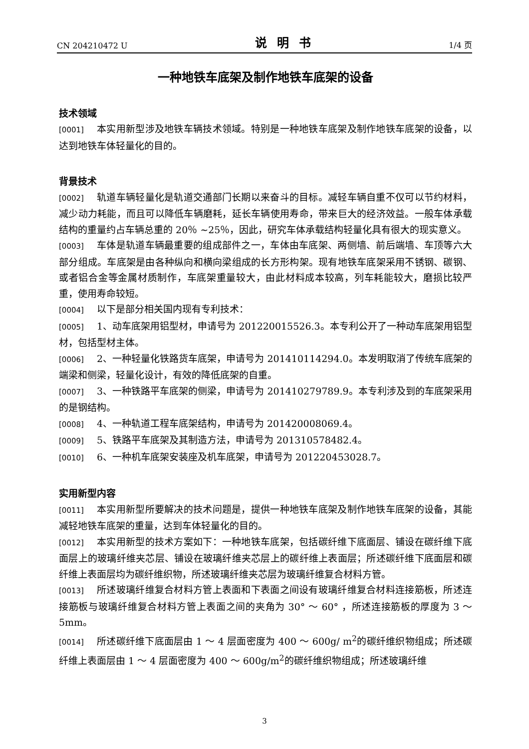CN 204210472 U 说明书 1/4 页
一种地铁车底架及制作地铁车底架的设备
技术领域
[0001] 本实用新型涉及地铁车辆技术领域。特别是一种地铁车底架及制作地铁车底架的设备，以达到地铁车体轻量化的目的。
背景技术
[0002] 轨道车辆轻量化是轨道交通部门长期以来奋斗的目标。减轻车辆自重不仅可以节约材料，减少动力耗能，而且可以降低车辆磨耗，延长车辆使用寿命，带来巨大的经济效益。一般车体承载结构的重量约占车辆总重的 20％ ~25％，因此，研究车体承载结构轻量化具有很大的现实意义。
[0003] 车体是轨道车辆最重要的组成部件之一，车体由车底架、两侧墙、前后端墙、车顶等六大部分组成。车底架是由各种纵向和横向梁组成的长方形构架。现有地铁车底架采用不锈钢、碳钢、或者铝合金等金属材质制作，车底架重量较大，由此材料成本较高，列车耗能较大，磨损比较严重，使用寿命较短。
[0004] 以下是部分相关国内现有专利技术：
[0005] 1、动车底架用铝型材，申请号为 201220015526.3。本专利公开了一种动车底架用铝型材，包括型材主体。
[0006] 2、一种轻量化铁路货车底架，申请号为 201410114294.0。本发明取消了传统车底架的端梁和侧梁，轻量化设计，有效的降低底架的自重。
[0007] 3、一种铁路平车底架的侧梁，申请号为 201410279789.9。本专利涉及到的车底架采用的是钢结构。
[0008] 4、一种轨道工程车底架结构，申请号为 201420008069.4。
[0009] 5、铁路平车底架及其制造方法，申请号为 201310578482.4。
[0010] 6、一种机车底架安装座及机车底架，申请号为 201220453028.7。
实用新型内容
[0011] 本实用新型所要解决的技术问题是，提供一种地铁车底架及制作地铁车底架的设备，其能减轻地铁车底架的重量，达到车体轻量化的目的。
[0012] 本实用新型的技术方案如下：一种地铁车底架，包括碳纤维下底面层、铺设在碳纤维下底面层上的玻璃纤维夹芯层、铺设在玻璃纤维夹芯层上的碳纤维上表面层；所述碳纤维下底面层和碳纤维上表面层均为碳纤维织物，所述玻璃纤维夹芯层为玻璃纤维复合材料方管。
[0013] 所述玻璃纤维复合材料方管上表面和下表面之间设有玻璃纤维复合材料连接筋板，所述连接筋板与玻璃纤维复合材料方管上表面之间的夹角为 30° ～ 60° ，所述连接筋板的厚度为 3 ～ 5mm。
[0014] 所述碳纤维下底面层由 1 ～ 4 层面密度为 400 ～ 600g/ m<sup>2</sup>的碳纤维织物组成；所述碳纤维上表面层由 1 ～ 4 层面密度为 400 ～ 600g/m<sup>2</sup>的碳纤维织物组成；所述玻璃纤维
3